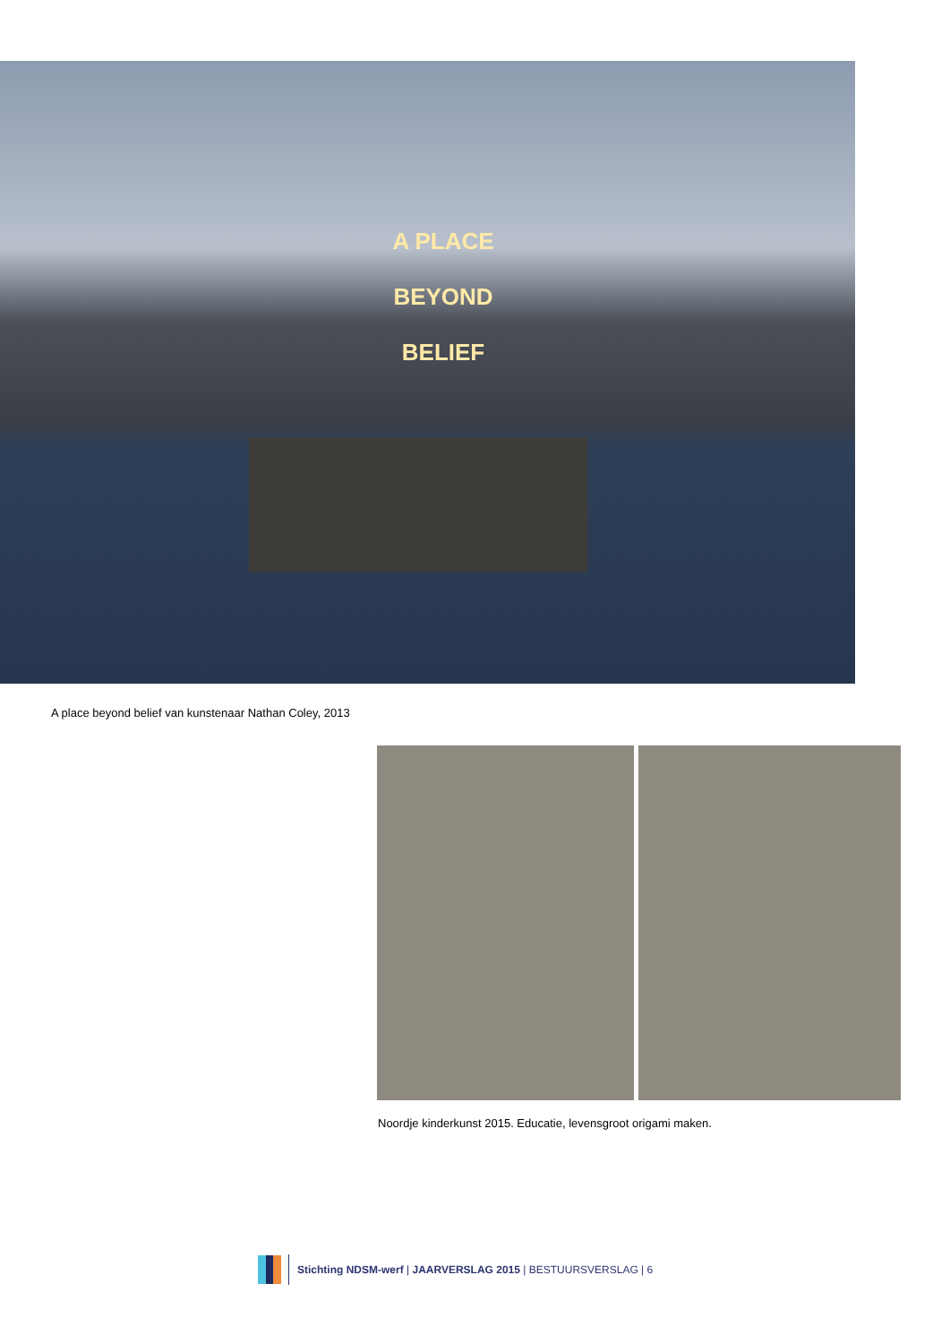A PLACE
BEYOND
BELIEF
A place beyond belief van kunstenaar Nathan Coley, 2013
Noordje kinderkunst 2015. Educatie, levensgroot origami maken.
Stichting NDSM-werf | JAARVERSLAG 2015 | BESTUURSVERSLAG | 6